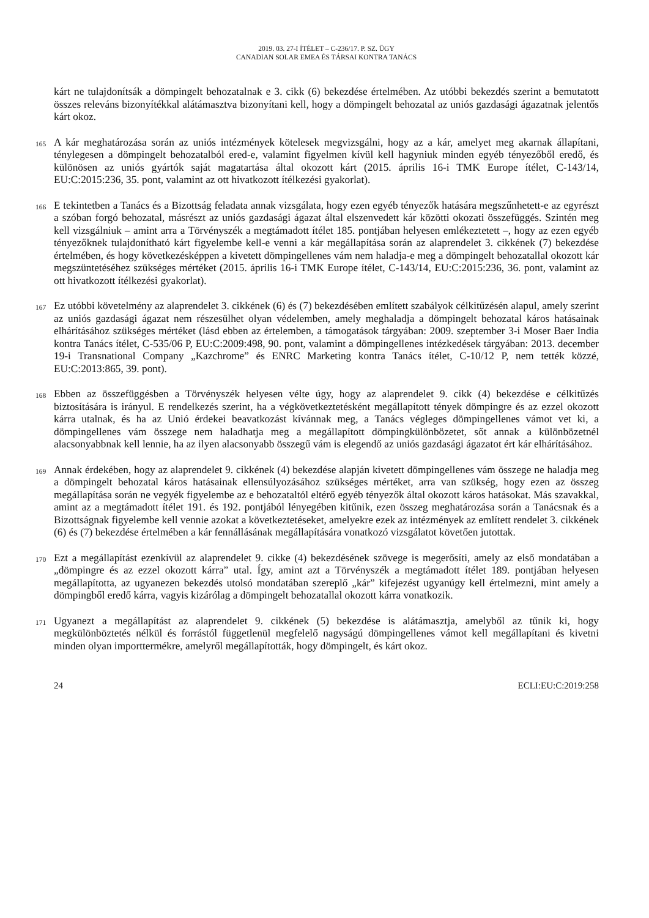2019. 03. 27-I ÍTÉLET – C-236/17. P. SZ. ÜGY
CANADIAN SOLAR EMEA ÉS TÁRSAI KONTRA TANÁCS
kárt ne tulajdonítsák a dömpingelt behozatalnak e 3. cikk (6) bekezdése értelmében. Az utóbbi bekezdés szerint a bemutatott összes releváns bizonyítékkal alátámasztva bizonyítani kell, hogy a dömpingelt behozatal az uniós gazdasági ágazatnak jelentős kárt okoz.
165
A kár meghatározása során az uniós intézmények kötelesek megvizsgálni, hogy az a kár, amelyet meg akarnak állapítani, ténylegesen a dömpingelt behozatalból ered-e, valamint figyelmen kívül kell hagyniuk minden egyéb tényezőből eredő, és különösen az uniós gyártók saját magatartása által okozott kárt (2015. április 16-i TMK Europe ítélet, C-143/14, EU:C:2015:236, 35. pont, valamint az ott hivatkozott ítélkezési gyakorlat).
166
E tekintetben a Tanács és a Bizottság feladata annak vizsgálata, hogy ezen egyéb tényezők hatására megszűnhetett-e az egyrészt a szóban forgó behozatal, másrészt az uniós gazdasági ágazat által elszenvedett kár közötti okozati összefüggés. Szintén meg kell vizsgálniuk – amint arra a Törvényszék a megtámadott ítélet 185. pontjában helyesen emlékeztetett –, hogy az ezen egyéb tényezőknek tulajdonítható kárt figyelembe kell-e venni a kár megállapítása során az alaprendelet 3. cikkének (7) bekezdése értelmében, és hogy következésképpen a kivetett dömpingellenes vám nem haladja-e meg a dömpingelt behozatallal okozott kár megszüntetéséhez szükséges mértéket (2015. április 16-i TMK Europe ítélet, C-143/14, EU:C:2015:236, 36. pont, valamint az ott hivatkozott ítélkezési gyakorlat).
167
Ez utóbbi követelmény az alaprendelet 3. cikkének (6) és (7) bekezdésében említett szabályok célkitűzésén alapul, amely szerint az uniós gazdasági ágazat nem részesülhet olyan védelemben, amely meghaladja a dömpingelt behozatal káros hatásainak elhárításához szükséges mértéket (lásd ebben az értelemben, a támogatások tárgyában: 2009. szeptember 3-i Moser Baer India kontra Tanács ítélet, C-535/06 P, EU:C:2009:498, 90. pont, valamint a dömpingellenes intézkedések tárgyában: 2013. december 19-i Transnational Company „Kazchrome” és ENRC Marketing kontra Tanács ítélet, C-10/12 P, nem tették közzé, EU:C:2013:865, 39. pont).
168
Ebben az összefüggésben a Törvényszék helyesen vélte úgy, hogy az alaprendelet 9. cikk (4) bekezdése e célkitűzés biztosítására is irányul. E rendelkezés szerint, ha a végkövetkeztetésként megállapított tények dömpingre és az ezzel okozott kárra utalnak, és ha az Unió érdekei beavatkozást kívánnak meg, a Tanács végleges dömpingellenes vámot vet ki, a dömpingellenes vám összege nem haladhatja meg a megállapított dömpingkülönbözetet, sőt annak a különbözetnél alacsonyabbnak kell lennie, ha az ilyen alacsonyabb összegű vám is elegendő az uniós gazdasági ágazatot ért kár elhárításához.
169
Annak érdekében, hogy az alaprendelet 9. cikkének (4) bekezdése alapján kivetett dömpingellenes vám összege ne haladja meg a dömpingelt behozatal káros hatásainak ellensúlyozásához szükséges mértéket, arra van szükség, hogy ezen az összeg megállapítása során ne vegyék figyelembe az e behozataltól eltérő egyéb tényezők által okozott káros hatásokat. Más szavakkal, amint az a megtámadott ítélet 191. és 192. pontjából lényegében kitűnik, ezen összeg meghatározása során a Tanácsnak és a Bizottságnak figyelembe kell vennie azokat a következtetéseket, amelyekre ezek az intézmények az említett rendelet 3. cikkének (6) és (7) bekezdése értelmében a kár fennállásának megállapítására vonatkozó vizsgálatot követően jutottak.
170
Ezt a megállapítást ezenkívül az alaprendelet 9. cikke (4) bekezdésének szövege is megerősíti, amely az első mondatában a „dömpingre és az ezzel okozott kárra” utal. Így, amint azt a Törvényszék a megtámadott ítélet 189. pontjában helyesen megállapította, az ugyanezen bekezdés utolsó mondatában szereplő „kár” kifejezést ugyanúgy kell értelmezni, mint amely a dömpingből eredő kárra, vagyis kizárólag a dömpingelt behozatallal okozott kárra vonatkozik.
171
Ugyanezt a megállapítást az alaprendelet 9. cikkének (5) bekezdése is alátámasztja, amelyből az tűnik ki, hogy megkülönböztetés nélkül és forrástól függetlenül megfelelő nagyságú dömpingellenes vámot kell megállapítani és kivetni minden olyan importtermékre, amelyről megállapították, hogy dömpingelt, és kárt okoz.
24 ECLI:EU:C:2019:258